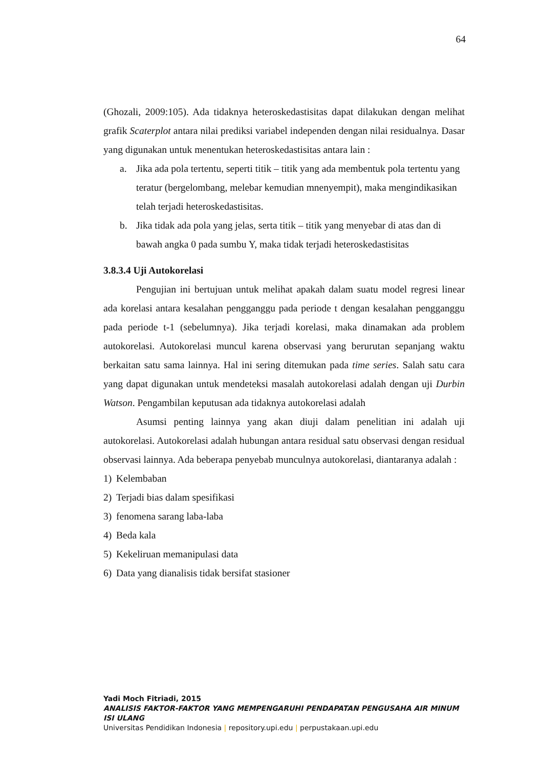64
(Ghozali, 2009:105). Ada tidaknya heteroskedastisitas dapat dilakukan dengan melihat grafik Scaterplot antara nilai prediksi variabel independen dengan nilai residualnya. Dasar yang digunakan untuk menentukan heteroskedastisitas antara lain :
a. Jika ada pola tertentu, seperti titik – titik yang ada membentuk pola tertentu yang teratur (bergelombang, melebar kemudian mnenyempit), maka mengindikasikan telah terjadi heteroskedastisitas.
b. Jika tidak ada pola yang jelas, serta titik – titik yang menyebar di atas dan di bawah angka 0 pada sumbu Y, maka tidak terjadi heteroskedastisitas
3.8.3.4 Uji Autokorelasi
Pengujian ini bertujuan untuk melihat apakah dalam suatu model regresi linear ada korelasi antara kesalahan pengganggu pada periode t dengan kesalahan pengganggu pada periode t-1 (sebelumnya). Jika terjadi korelasi, maka dinamakan ada problem autokorelasi. Autokorelasi muncul karena observasi yang berurutan sepanjang waktu berkaitan satu sama lainnya. Hal ini sering ditemukan pada time series. Salah satu cara yang dapat digunakan untuk mendeteksi masalah autokorelasi adalah dengan uji Durbin Watson. Pengambilan keputusan ada tidaknya autokorelasi adalah
Asumsi penting lainnya yang akan diuji dalam penelitian ini adalah uji autokorelasi. Autokorelasi adalah hubungan antara residual satu observasi dengan residual observasi lainnya. Ada beberapa penyebab munculnya autokorelasi, diantaranya adalah :
1) Kelembaban
2) Terjadi bias dalam spesifikasi
3) fenomena sarang laba-laba
4) Beda kala
5) Kekeliruan memanipulasi data
6) Data yang dianalisis tidak bersifat stasioner
Yadi Moch Fitriadi, 2015
ANALISIS FAKTOR-FAKTOR YANG MEMPENGARUHI PENDAPATAN PENGUSAHA AIR MINUM ISI ULANG
Universitas Pendidikan Indonesia | repository.upi.edu | perpustakaan.upi.edu